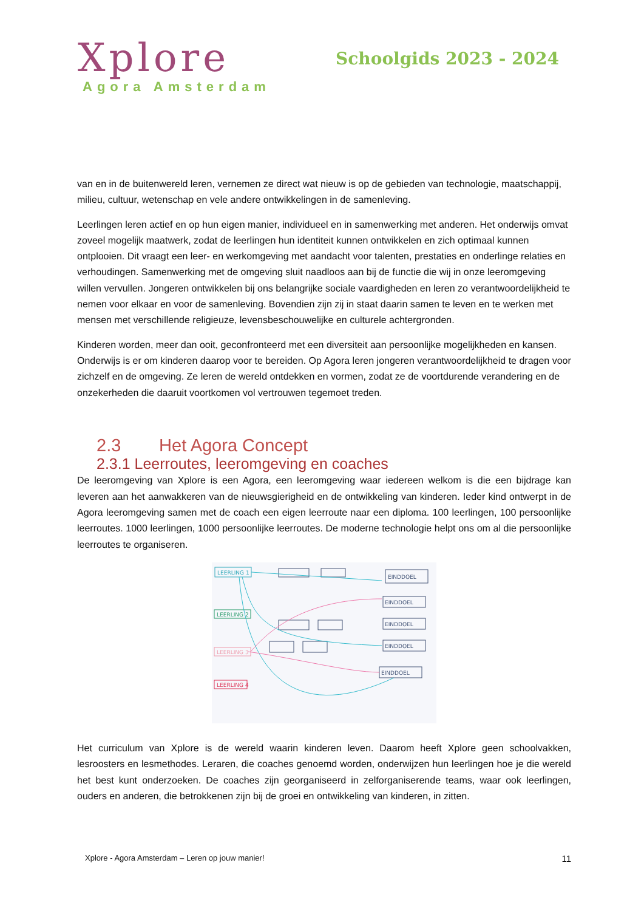Xplore
Agora Amsterdam
Schoolgids 2023 - 2024
van en in de buitenwereld leren, vernemen ze direct wat nieuw is op de gebieden van technologie, maatschappij, milieu, cultuur, wetenschap en vele andere ontwikkelingen in de samenleving.
Leerlingen leren actief en op hun eigen manier, individueel en in samenwerking met anderen. Het onderwijs omvat zoveel mogelijk maatwerk, zodat de leerlingen hun identiteit kunnen ontwikkelen en zich optimaal kunnen ontplooien. Dit vraagt een leer- en werkomgeving met aandacht voor talenten, prestaties en onderlinge relaties en verhoudingen. Samenwerking met de omgeving sluit naadloos aan bij de functie die wij in onze leeromgeving willen vervullen. Jongeren ontwikkelen bij ons belangrijke sociale vaardigheden en leren zo verantwoordelijkheid te nemen voor elkaar en voor de samenleving. Bovendien zijn zij in staat daarin samen te leven en te werken met mensen met verschillende religieuze, levensbeschouwelijke en culturele achtergronden.
Kinderen worden, meer dan ooit, geconfronteerd met een diversiteit aan persoonlijke mogelijkheden en kansen. Onderwijs is er om kinderen daarop voor te bereiden. Op Agora leren jongeren verantwoordelijkheid te dragen voor zichzelf en de omgeving. Ze leren de wereld ontdekken en vormen, zodat ze de voortdurende verandering en de onzekerheden die daaruit voortkomen vol vertrouwen tegemoet treden.
2.3 Het Agora Concept
2.3.1 Leerroutes, leeromgeving en coaches
De leeromgeving van Xplore is een Agora, een leeromgeving waar iedereen welkom is die een bijdrage kan leveren aan het aanwakkeren van de nieuwsgierigheid en de ontwikkeling van kinderen. Ieder kind ontwerpt in de Agora leeromgeving samen met de coach een eigen leerroute naar een diploma. 100 leerlingen, 100 persoonlijke leerroutes. 1000 leerlingen, 1000 persoonlijke leerroutes. De moderne technologie helpt ons om al die persoonlijke leerroutes te organiseren.
LEERLING 1
LEERLING 2
LEERLING 3
LEERLING 4
EINDDOEL
EINDDOEL
EINDDOEL
EINDDOEL
EINDDOEL
Het curriculum van Xplore is de wereld waarin kinderen leven. Daarom heeft Xplore geen schoolvakken, lesroosters en lesmethodes. Leraren, die coaches genoemd worden, onderwijzen hun leerlingen hoe je die wereld het best kunt onderzoeken. De coaches zijn georganiseerd in zelforganiserende teams, waar ook leerlingen, ouders en anderen, die betrokkenen zijn bij de groei en ontwikkeling van kinderen, in zitten.
Xplore - Agora Amsterdam – Leren op jouw manier! 11